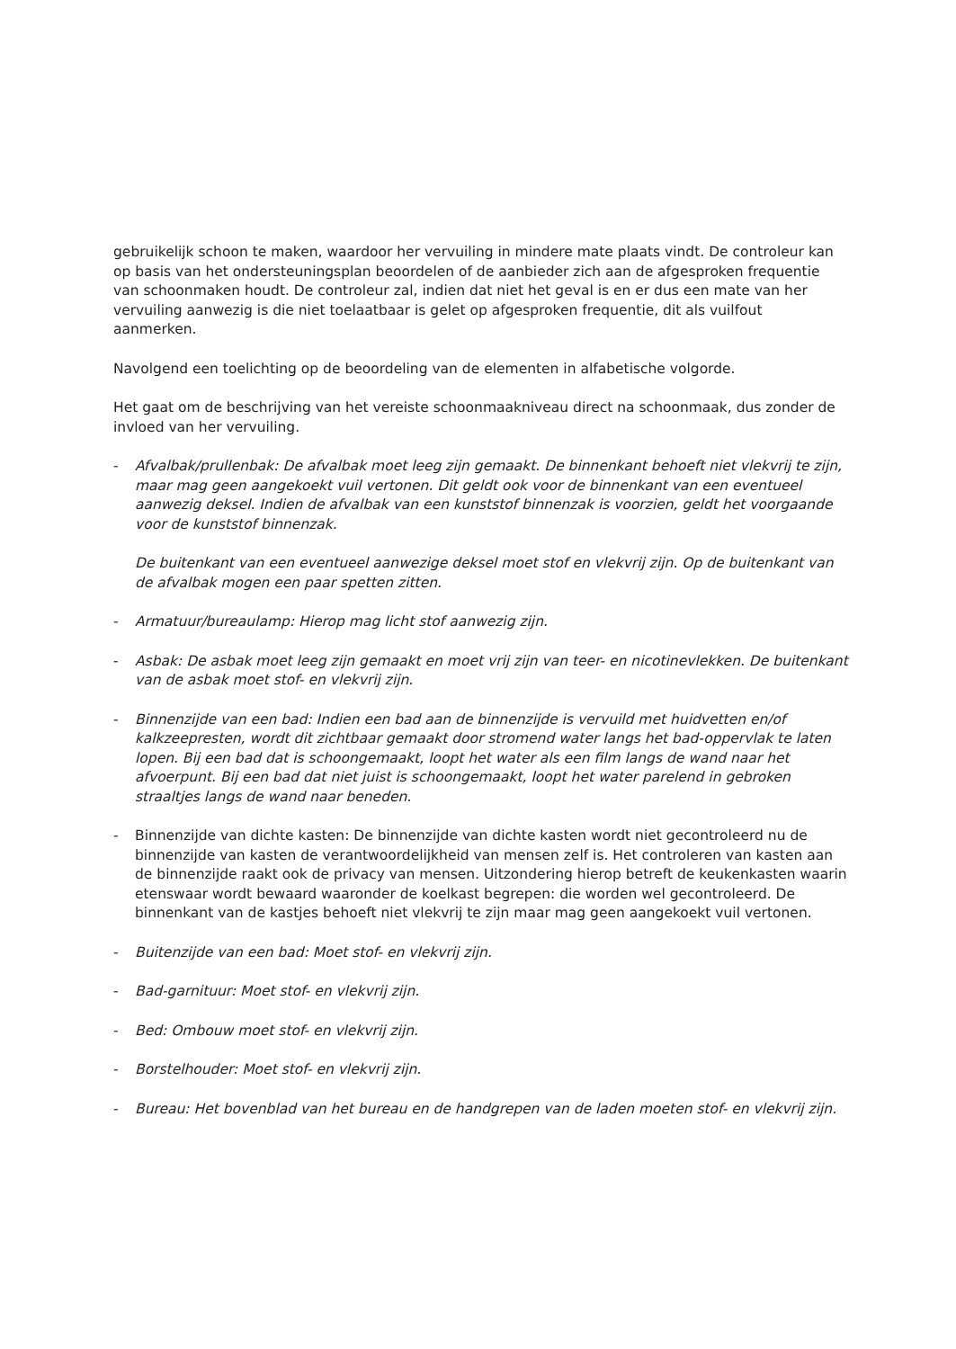gebruikelijk schoon te maken, waardoor her vervuiling in mindere mate plaats vindt. De controleur kan op basis van het ondersteuningsplan beoordelen of de aanbieder zich aan de afgesproken frequentie van schoonmaken houdt. De controleur zal, indien dat niet het geval is en er dus een mate van her vervuiling aanwezig is die niet toelaatbaar is gelet op afgesproken frequentie, dit als vuilfout aanmerken.
Navolgend een toelichting op de beoordeling van de elementen in alfabetische volgorde.
Het gaat om de beschrijving van het vereiste schoonmaakniveau direct na schoonmaak, dus zonder de invloed van her vervuiling.
- Afvalbak/prullenbak: De afvalbak moet leeg zijn gemaakt. De binnenkant behoeft niet vlekvrij te zijn, maar mag geen aangekoekt vuil vertonen. Dit geldt ook voor de binnenkant van een eventueel aanwezig deksel. Indien de afvalbak van een kunststof binnenzak is voorzien, geldt het voorgaande voor de kunststof binnenzak.
De buitenkant van een eventueel aanwezige deksel moet stof en vlekvrij zijn. Op de buitenkant van de afvalbak mogen een paar spetten zitten.
- Armatuur/bureaulamp: Hierop mag licht stof aanwezig zijn.
- Asbak: De asbak moet leeg zijn gemaakt en moet vrij zijn van teer- en nicotinevlekken. De buitenkant van de asbak moet stof- en vlekvrij zijn.
- Binnenzijde van een bad: Indien een bad aan de binnenzijde is vervuild met huidvetten en/of kalkzeepresten, wordt dit zichtbaar gemaakt door stromend water langs het bad-oppervlak te laten lopen. Bij een bad dat is schoongemaakt, loopt het water als een film langs de wand naar het afvoerpunt. Bij een bad dat niet juist is schoongemaakt, loopt het water parelend in gebroken straaltjes langs de wand naar beneden.
- Binnenzijde van dichte kasten: De binnenzijde van dichte kasten wordt niet gecontroleerd nu de binnenzijde van kasten de verantwoordelijkheid van mensen zelf is. Het controleren van kasten aan de binnenzijde raakt ook de privacy van mensen. Uitzondering hierop betreft de keukenkasten waarin etenswaar wordt bewaard waaronder de koelkast begrepen: die worden wel gecontroleerd. De binnenkant van de kastjes behoeft niet vlekvrij te zijn maar mag geen aangekoekt vuil vertonen.
- Buitenzijde van een bad: Moet stof- en vlekvrij zijn.
- Bad-garnituur: Moet stof- en vlekvrij zijn.
- Bed: Ombouw moet stof- en vlekvrij zijn.
- Borstelhouder: Moet stof- en vlekvrij zijn.
- Bureau: Het bovenblad van het bureau en de handgrepen van de laden moeten stof- en vlekvrij zijn.